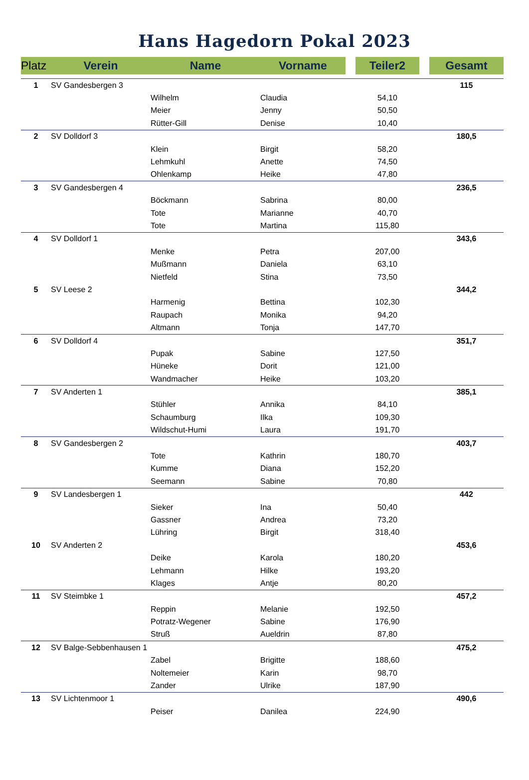Hans Hagedorn Pokal 2023
| Platz | Verein | Name | Vorname | | Teiler2 | | Gesamt |
| --- | --- | --- | --- | --- | --- | --- | --- |
| 1 | SV Gandesbergen 3 | | | | | | 115 |
| | | Wilhelm | Claudia | | 54,10 | | |
| | | Meier | Jenny | | 50,50 | | |
| | | Rütter-Gill | Denise | | 10,40 | | |
| 2 | SV Dolldorf 3 | | | | | | 180,5 |
| | | Klein | Birgit | | 58,20 | | |
| | | Lehmkuhl | Anette | | 74,50 | | |
| | | Ohlenkamp | Heike | | 47,80 | | |
| 3 | SV Gandesbergen 4 | | | | | | 236,5 |
| | | Böckmann | Sabrina | | 80,00 | | |
| | | Tote | Marianne | | 40,70 | | |
| | | Tote | Martina | | 115,80 | | |
| 4 | SV Dolldorf 1 | | | | | | 343,6 |
| | | Menke | Petra | | 207,00 | | |
| | | Mußmann | Daniela | | 63,10 | | |
| | | Nietfeld | Stina | | 73,50 | | |
| 5 | SV Leese 2 | | | | | | 344,2 |
| | | Harmenig | Bettina | | 102,30 | | |
| | | Raupach | Monika | | 94,20 | | |
| | | Altmann | Tonja | | 147,70 | | |
| 6 | SV Dolldorf 4 | | | | | | 351,7 |
| | | Pupak | Sabine | | 127,50 | | |
| | | Hüneke | Dorit | | 121,00 | | |
| | | Wandmacher | Heike | | 103,20 | | |
| 7 | SV Anderten 1 | | | | | | 385,1 |
| | | Stühler | Annika | | 84,10 | | |
| | | Schaumburg | Ilka | | 109,30 | | |
| | | Wildschut-Humi | Laura | | 191,70 | | |
| 8 | SV Gandesbergen 2 | | | | | | 403,7 |
| | | Tote | Kathrin | | 180,70 | | |
| | | Kumme | Diana | | 152,20 | | |
| | | Seemann | Sabine | | 70,80 | | |
| 9 | SV Landesbergen 1 | | | | | | 442 |
| | | Sieker | Ina | | 50,40 | | |
| | | Gassner | Andrea | | 73,20 | | |
| | | Lühring | Birgit | | 318,40 | | |
| 10 | SV Anderten 2 | | | | | | 453,6 |
| | | Deike | Karola | | 180,20 | | |
| | | Lehmann | Hilke | | 193,20 | | |
| | | Klages | Antje | | 80,20 | | |
| 11 | SV Steimbke 1 | | | | | | 457,2 |
| | | Reppin | Melanie | | 192,50 | | |
| | | Potratz-Wegener | Sabine | | 176,90 | | |
| | | Struß | Aueldrin | | 87,80 | | |
| 12 | SV Balge-Sebbenhausen 1 | | | | | | 475,2 |
| | | Zabel | Brigitte | | 188,60 | | |
| | | Noltemeier | Karin | | 98,70 | | |
| | | Zander | Ulrike | | 187,90 | | |
| 13 | SV Lichtenmoor 1 | | | | | | 490,6 |
| | | Peiser | Danilea | | 224,90 | | |